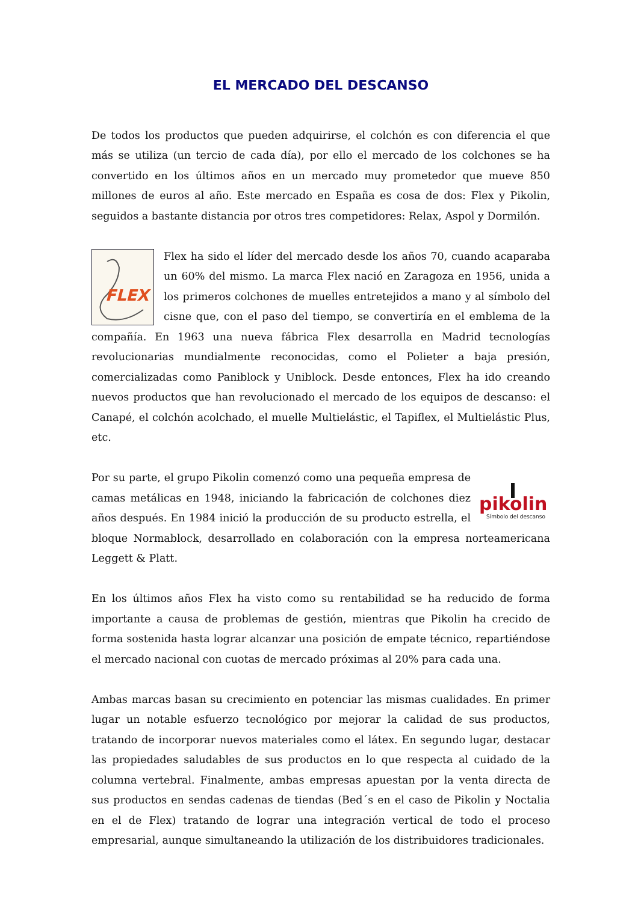EL MERCADO DEL DESCANSO
De todos los productos que pueden adquirirse, el colchón es con diferencia el que más se utiliza (un tercio de cada día), por ello el mercado de los colchones se ha convertido en los últimos años en un mercado muy prometedor que mueve 850 millones de euros al año. Este mercado en España es cosa de dos: Flex y Pikolin, seguidos a bastante distancia por otros tres competidores: Relax, Aspol y Dormilón.
FLEX
Flex ha sido el líder del mercado desde los años 70, cuando acaparaba un 60% del mismo. La marca Flex nació en Zaragoza en 1956, unida a los primeros colchones de muelles entretejidos a mano y al símbolo del cisne que, con el paso del tiempo, se convertiría en el emblema de la compañía. En 1963 una nueva fábrica Flex desarrolla en Madrid tecnologías revolucionarias mundialmente reconocidas, como el Polieter a baja presión, comercializadas como Paniblock y Uniblock. Desde entonces, Flex ha ido creando nuevos productos que han revolucionado el mercado de los equipos de descanso: el Canapé, el colchón acolchado, el muelle Multielástic, el Tapiflex, el Multielástic Plus, etc.
pikolin
Símbolo del descanso
Por su parte, el grupo Pikolin comenzó como una pequeña empresa de camas metálicas en 1948, iniciando la fabricación de colchones diez años después. En 1984 inició la producción de su producto estrella, el bloque Normablock, desarrollado en colaboración con la empresa norteamericana Leggett & Platt.
En los últimos años Flex ha visto como su rentabilidad se ha reducido de forma importante a causa de problemas de gestión, mientras que Pikolin ha crecido de forma sostenida hasta lograr alcanzar una posición de empate técnico, repartiéndose el mercado nacional con cuotas de mercado próximas al 20% para cada una.
Ambas marcas basan su crecimiento en potenciar las mismas cualidades. En primer lugar un notable esfuerzo tecnológico por mejorar la calidad de sus productos, tratando de incorporar nuevos materiales como el látex. En segundo lugar, destacar las propiedades saludables de sus productos en lo que respecta al cuidado de la columna vertebral. Finalmente, ambas empresas apuestan por la venta directa de sus productos en sendas cadenas de tiendas (Bed´s en el caso de Pikolin y Noctalia en el de Flex) tratando de lograr una integración vertical de todo el proceso empresarial, aunque simultaneando la utilización de los distribuidores tradicionales.